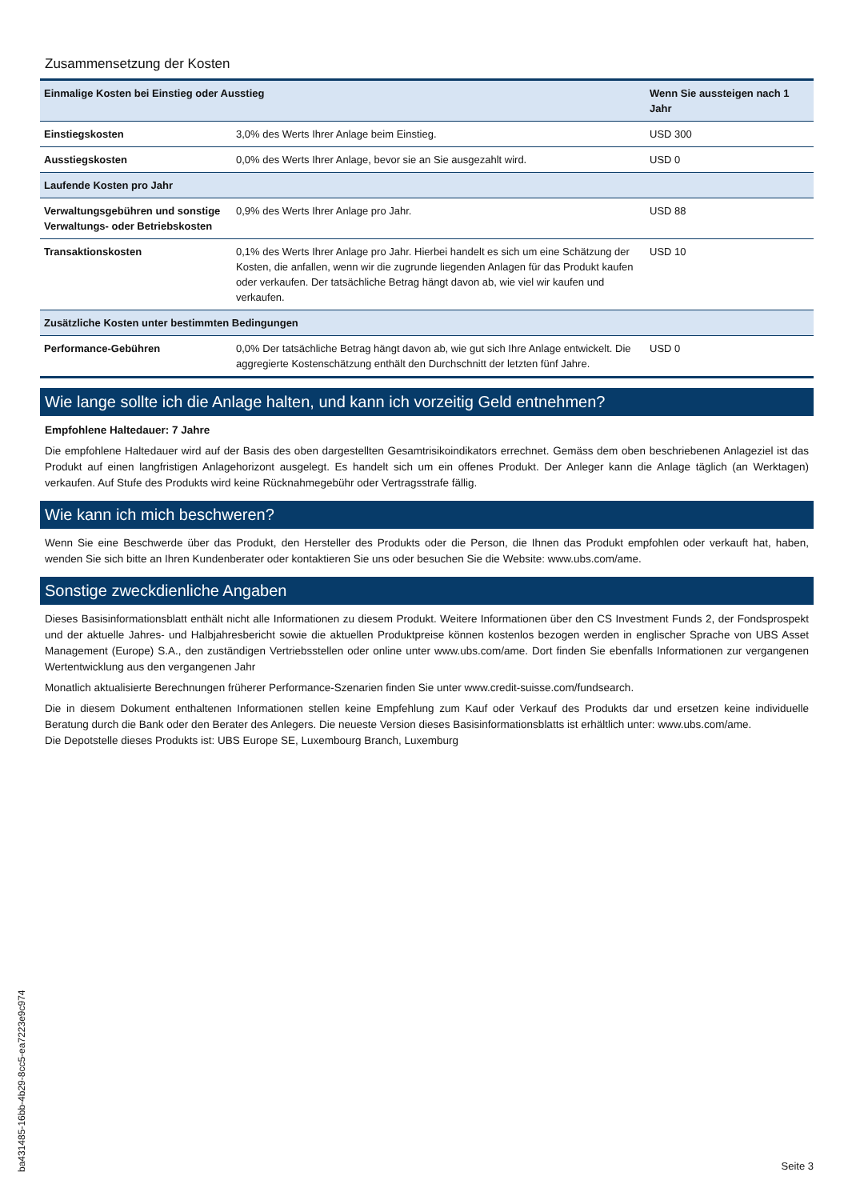Zusammensetzung der Kosten
| Einmalige Kosten bei Einstieg oder Ausstieg | | Wenn Sie aussteigen nach 1 Jahr |
| --- | --- | --- |
| Einstiegskosten | 3,0% des Werts Ihrer Anlage beim Einstieg. | USD 300 |
| Ausstiegskosten | 0,0% des Werts Ihrer Anlage, bevor sie an Sie ausgezahlt wird. | USD 0 |
| Laufende Kosten pro Jahr | | |
| Verwaltungsgebühren und sonstige Verwaltungs- oder Betriebskosten | 0,9% des Werts Ihrer Anlage pro Jahr. | USD 88 |
| Transaktionskosten | 0,1% des Werts Ihrer Anlage pro Jahr. Hierbei handelt es sich um eine Schätzung der Kosten, die anfallen, wenn wir die zugrunde liegenden Anlagen für das Produkt kaufen oder verkaufen. Der tatsächliche Betrag hängt davon ab, wie viel wir kaufen und verkaufen. | USD 10 |
| Zusätzliche Kosten unter bestimmten Bedingungen | | |
| Performance-Gebühren | 0,0% Der tatsächliche Betrag hängt davon ab, wie gut sich Ihre Anlage entwickelt. Die aggregierte Kostenschätzung enthält den Durchschnitt der letzten fünf Jahre. | USD 0 |
Wie lange sollte ich die Anlage halten, und kann ich vorzeitig Geld entnehmen?
Empfohlene Haltedauer: 7 Jahre
Die empfohlene Haltedauer wird auf der Basis des oben dargestellten Gesamtrisikoindikators errechnet. Gemäss dem oben beschriebenen Anlageziel ist das Produkt auf einen langfristigen Anlagehorizont ausgelegt. Es handelt sich um ein offenes Produkt. Der Anleger kann die Anlage täglich (an Werktagen) verkaufen. Auf Stufe des Produkts wird keine Rücknahmegebühr oder Vertragsstrafe fällig.
Wie kann ich mich beschweren?
Wenn Sie eine Beschwerde über das Produkt, den Hersteller des Produkts oder die Person, die Ihnen das Produkt empfohlen oder verkauft hat, haben, wenden Sie sich bitte an Ihren Kundenberater oder kontaktieren Sie uns oder besuchen Sie die Website: www.ubs.com/ame.
Sonstige zweckdienliche Angaben
Dieses Basisinformationsblatt enthält nicht alle Informationen zu diesem Produkt. Weitere Informationen über den CS Investment Funds 2, der Fondsprospekt und der aktuelle Jahres- und Halbjahresbericht sowie die aktuellen Produktpreise können kostenlos bezogen werden in englischer Sprache von UBS Asset Management (Europe) S.A., den zuständigen Vertriebsstellen oder online unter www.ubs.com/ame. Dort finden Sie ebenfalls Informationen zur vergangenen Wertentwicklung aus den vergangenen Jahr
Monatlich aktualisierte Berechnungen früherer Performance-Szenarien finden Sie unter www.credit-suisse.com/fundsearch.
Die in diesem Dokument enthaltenen Informationen stellen keine Empfehlung zum Kauf oder Verkauf des Produkts dar und ersetzen keine individuelle Beratung durch die Bank oder den Berater des Anlegers. Die neueste Version dieses Basisinformationsblatts ist erhältlich unter: www.ubs.com/ame.
Die Depotstelle dieses Produkts ist: UBS Europe SE, Luxembourg Branch, Luxemburg
ba431485-16bb-4b29-8cc5-ea7223e9c974
Seite 3